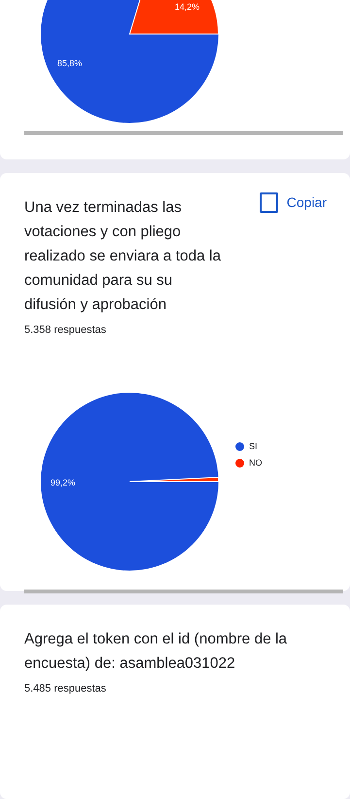14,2%
85,8%
Copiar
Una vez terminadas las votaciones y con pliego realizado se enviara a toda la comunidad para su su difusión y aprobación
5.358 respuestas
SI
NO
99,2%
Agrega el token con el id (nombre de la encuesta) de: asamblea031022
5.485 respuestas